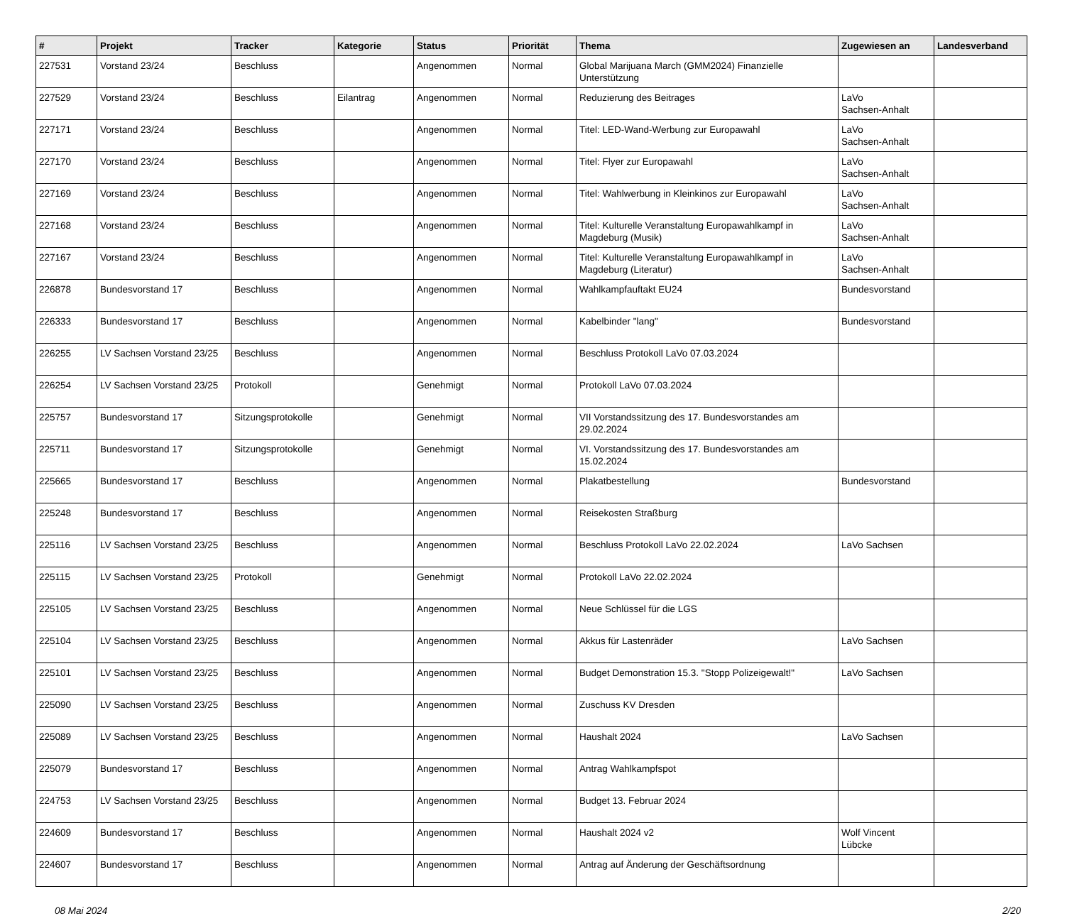| # | Projekt | Tracker | Kategorie | Status | Priorität | Thema | Zugewiesen an | Landesverband |
| --- | --- | --- | --- | --- | --- | --- | --- | --- |
| 227531 | Vorstand 23/24 | Beschluss | | Angenommen | Normal | Global Marijuana March (GMM2024) Finanzielle Unterstützung | | |
| 227529 | Vorstand 23/24 | Beschluss | Eilantrag | Angenommen | Normal | Reduzierung des Beitrages | LaVo Sachsen-Anhalt | |
| 227171 | Vorstand 23/24 | Beschluss | | Angenommen | Normal | Titel: LED-Wand-Werbung zur Europawahl | LaVo Sachsen-Anhalt | |
| 227170 | Vorstand 23/24 | Beschluss | | Angenommen | Normal | Titel: Flyer zur Europawahl | LaVo Sachsen-Anhalt | |
| 227169 | Vorstand 23/24 | Beschluss | | Angenommen | Normal | Titel: Wahlwerbung in Kleinkinos zur Europawahl | LaVo Sachsen-Anhalt | |
| 227168 | Vorstand 23/24 | Beschluss | | Angenommen | Normal | Titel: Kulturelle Veranstaltung Europawahlkampf in Magdeburg (Musik) | LaVo Sachsen-Anhalt | |
| 227167 | Vorstand 23/24 | Beschluss | | Angenommen | Normal | Titel: Kulturelle Veranstaltung Europawahlkampf in Magdeburg (Literatur) | LaVo Sachsen-Anhalt | |
| 226878 | Bundesvorstand 17 | Beschluss | | Angenommen | Normal | Wahlkampfauftakt EU24 | Bundesvorstand | |
| 226333 | Bundesvorstand 17 | Beschluss | | Angenommen | Normal | Kabelbinder "lang" | Bundesvorstand | |
| 226255 | LV Sachsen Vorstand 23/25 | Beschluss | | Angenommen | Normal | Beschluss Protokoll LaVo 07.03.2024 | | |
| 226254 | LV Sachsen Vorstand 23/25 | Protokoll | | Genehmigt | Normal | Protokoll LaVo 07.03.2024 | | |
| 225757 | Bundesvorstand 17 | Sitzungsprotokolle | | Genehmigt | Normal | VII Vorstandssitzung des 17. Bundesvorstandes am 29.02.2024 | | |
| 225711 | Bundesvorstand 17 | Sitzungsprotokolle | | Genehmigt | Normal | VI. Vorstandssitzung des 17. Bundesvorstandes am 15.02.2024 | | |
| 225665 | Bundesvorstand 17 | Beschluss | | Angenommen | Normal | Plakatbestellung | Bundesvorstand | |
| 225248 | Bundesvorstand 17 | Beschluss | | Angenommen | Normal | Reisekosten Straßburg | | |
| 225116 | LV Sachsen Vorstand 23/25 | Beschluss | | Angenommen | Normal | Beschluss Protokoll LaVo 22.02.2024 | LaVo Sachsen | |
| 225115 | LV Sachsen Vorstand 23/25 | Protokoll | | Genehmigt | Normal | Protokoll LaVo 22.02.2024 | | |
| 225105 | LV Sachsen Vorstand 23/25 | Beschluss | | Angenommen | Normal | Neue Schlüssel für die LGS | | |
| 225104 | LV Sachsen Vorstand 23/25 | Beschluss | | Angenommen | Normal | Akkus für Lastenräder | LaVo Sachsen | |
| 225101 | LV Sachsen Vorstand 23/25 | Beschluss | | Angenommen | Normal | Budget Demonstration 15.3. "Stopp Polizeigewalt!" | LaVo Sachsen | |
| 225090 | LV Sachsen Vorstand 23/25 | Beschluss | | Angenommen | Normal | Zuschuss KV Dresden | | |
| 225089 | LV Sachsen Vorstand 23/25 | Beschluss | | Angenommen | Normal | Haushalt 2024 | LaVo Sachsen | |
| 225079 | Bundesvorstand 17 | Beschluss | | Angenommen | Normal | Antrag Wahlkampfspot | | |
| 224753 | LV Sachsen Vorstand 23/25 | Beschluss | | Angenommen | Normal | Budget 13. Februar 2024 | | |
| 224609 | Bundesvorstand 17 | Beschluss | | Angenommen | Normal | Haushalt 2024 v2 | Wolf Vincent Lübcke | |
| 224607 | Bundesvorstand 17 | Beschluss | | Angenommen | Normal | Antrag auf Änderung der Geschäftsordnung | | |
08 Mai 2024 2/20